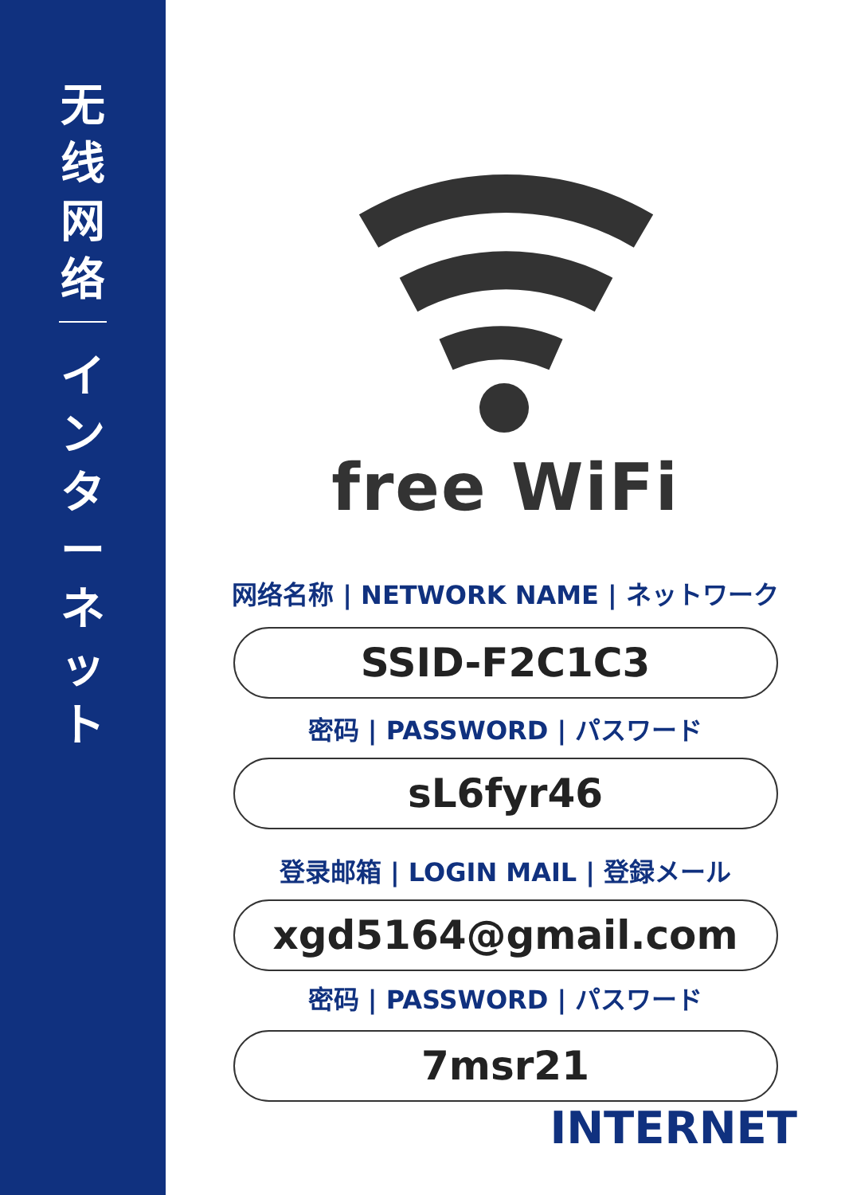无
线
网
络
イ
ン
タ
ー
ネ
ッ
ト
free WiFi
网络名称 | NETWORK NAME | ネットワーク
SSID-F2C1C3
密码 | PASSWORD | パスワード
sL6fyr46
登录邮箱 | LOGIN MAIL | 登録メール
xgd5164@gmail.com
密码 | PASSWORD | パスワード
7msr21
INTERNET